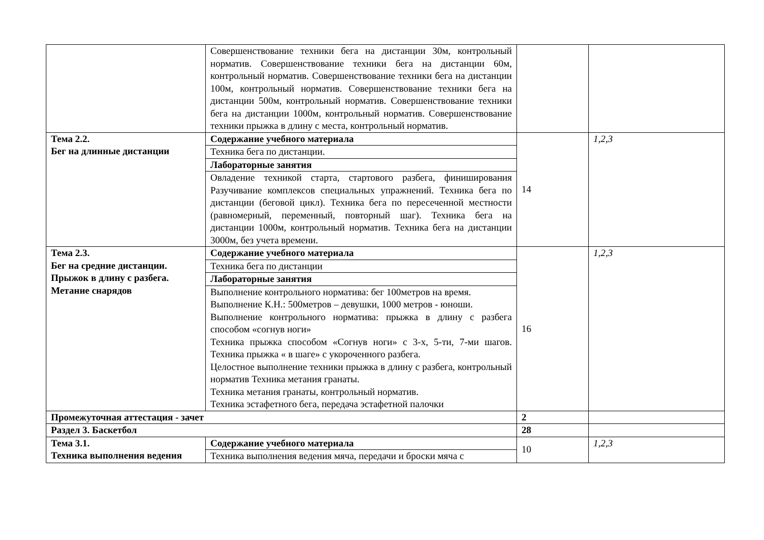| | Совершенствование техники бега на дистанции 30м, контрольный норматив. Совершенствование техники бега на дистанции 60м, контрольный норматив. Совершенствование техники бега на дистанции 100м, контрольный норматив. Совершенствование техники бега на дистанции 500м, контрольный норматив. Совершенствование техники бега на дистанции 1000м, контрольный норматив. Совершенствование техники прыжка в длину с места, контрольный норматив. | | |
| Тема 2.2. Бег на длинные дистанции | Содержание учебного материала | 14 | 1,2,3 |
| | Техника бега по дистанции. | | |
| | Лабораторные занятия | | |
| | Овладение техникой старта, стартового разбега, финиширования Разучивание комплексов специальных упражнений. Техника бега по дистанции (беговой цикл). Техника бега по пересеченной местности (равномерный, переменный, повторный шаг). Техника бега на дистанции 1000м, контрольный норматив. Техника бега на дистанции 3000м, без учета времени. | | |
| Тема 2.3. Бег на средние дистанции. Прыжок в длину с разбега. Метание снарядов | Содержание учебного материала | 16 | 1,2,3 |
| | Техника бега по дистанции | | |
| | Лабораторные занятия | | |
| | Выполнение контрольного норматива: бег 100метров на время. Выполнение К.Н.: 500метров – девушки, 1000 метров - юноши. Выполнение контрольного норматива: прыжка в длину с разбега способом «согнув ноги» Техника прыжка способом «Согнув ноги» с 3-х, 5-ти, 7-ми шагов. Техника прыжка « в шаге» с укороченного разбега. Целостное выполнение техники прыжка в длину с разбега, контрольный норматив Техника метания гранаты. Техника метания гранаты, контрольный норматив. Техника эстафетного бега, передача эстафетной палочки | | |
| Промежуточная аттестация - зачет | | 2 | |
| Раздел 3. Баскетбол | | 28 | |
| Тема 3.1. Техника выполнения ведения | Содержание учебного материала | 10 | 1,2,3 |
| | Техника выполнения ведения мяча, передачи и броски мяча с | | |